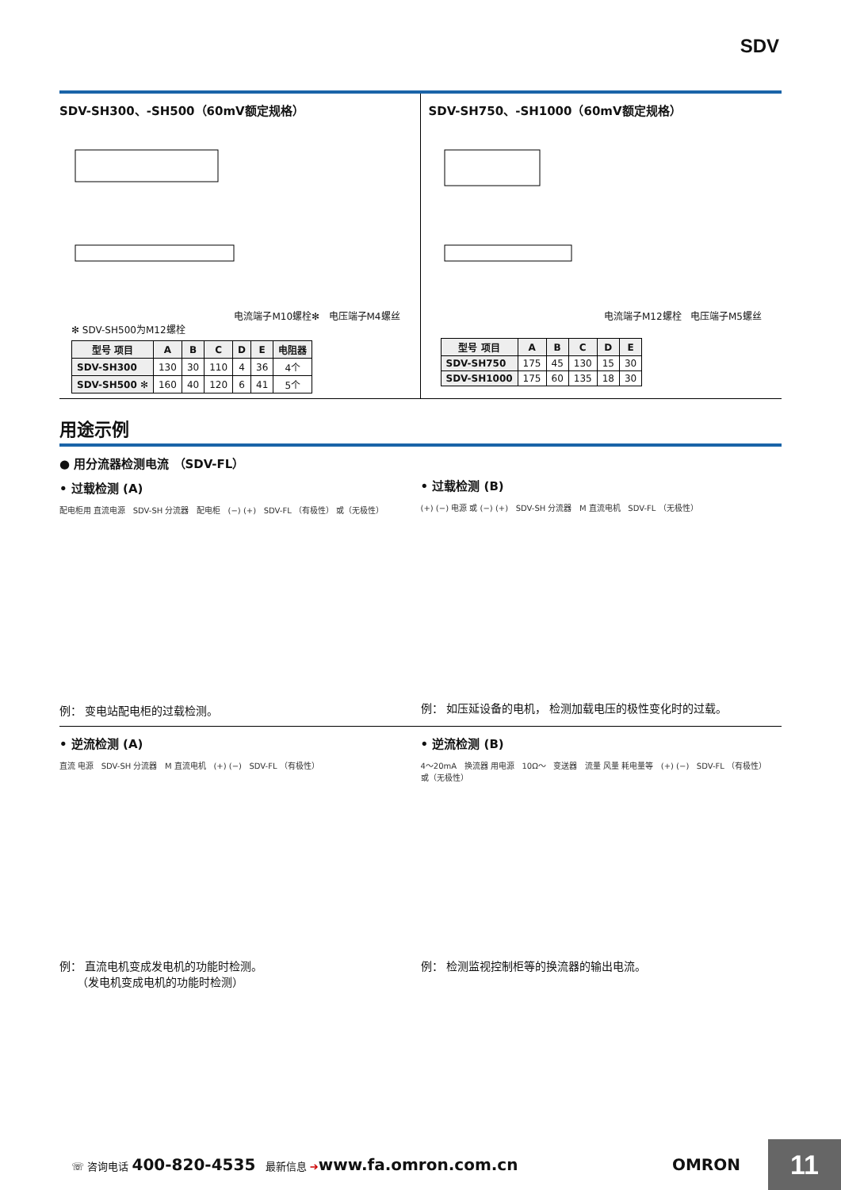SDV
SDV-SH300、-SH500（60mV额定规格）
电流端子M10螺栓✻ 电压端子M4螺丝
✻ SDV-SH500为M12螺栓
| 型号 项目 | A | B | C | D | E | 电阻器 |
| --- | --- | --- | --- | --- | --- | --- |
| SDV-SH300 | 130 | 30 | 110 | 4 | 36 | 4个 |
| SDV-SH500 ✻ | 160 | 40 | 120 | 6 | 41 | 5个 |
SDV-SH750、-SH1000（60mV额定规格）
电流端子M12螺栓 电压端子M5螺丝
| 型号 项目 | A | B | C | D | E |
| --- | --- | --- | --- | --- | --- |
| SDV-SH750 | 175 | 45 | 130 | 15 | 30 |
| SDV-SH1000 | 175 | 60 | 135 | 18 | 30 |
用途示例
● 用分流器检测电流 （SDV-FL）
• 过载检测 (A)
配电柜用 直流电源 SDV-SH 分流器 配电柜 (−) (+) SDV-FL （有极性） 或（无极性）
例： 变电站配电柜的过载检测。
• 过载检测 (B)
(+) (−) 电源 或 (−) (+) SDV-SH 分流器 M 直流电机 SDV-FL （无极性）
例： 如压延设备的电机， 检测加载电压的极性变化时的过载。
• 逆流检测 (A)
直流 电源 SDV-SH 分流器 M 直流电机 (+) (−) SDV-FL （有极性）
例： 直流电机变成发电机的功能时检测。
（发电机变成电机的功能时检测）
• 逆流检测 (B)
4～20mA 换流器 用电源 10Ω～ 变送器 流量 风量 耗电量等 (+) (−) SDV-FL （有极性） 或（无极性）
例： 检测监视控制柜等的换流器的输出电流。
☏ 咨询电话 400-820-4535 最新信息 ➔www.fa.omron.com.cn OMRON
11